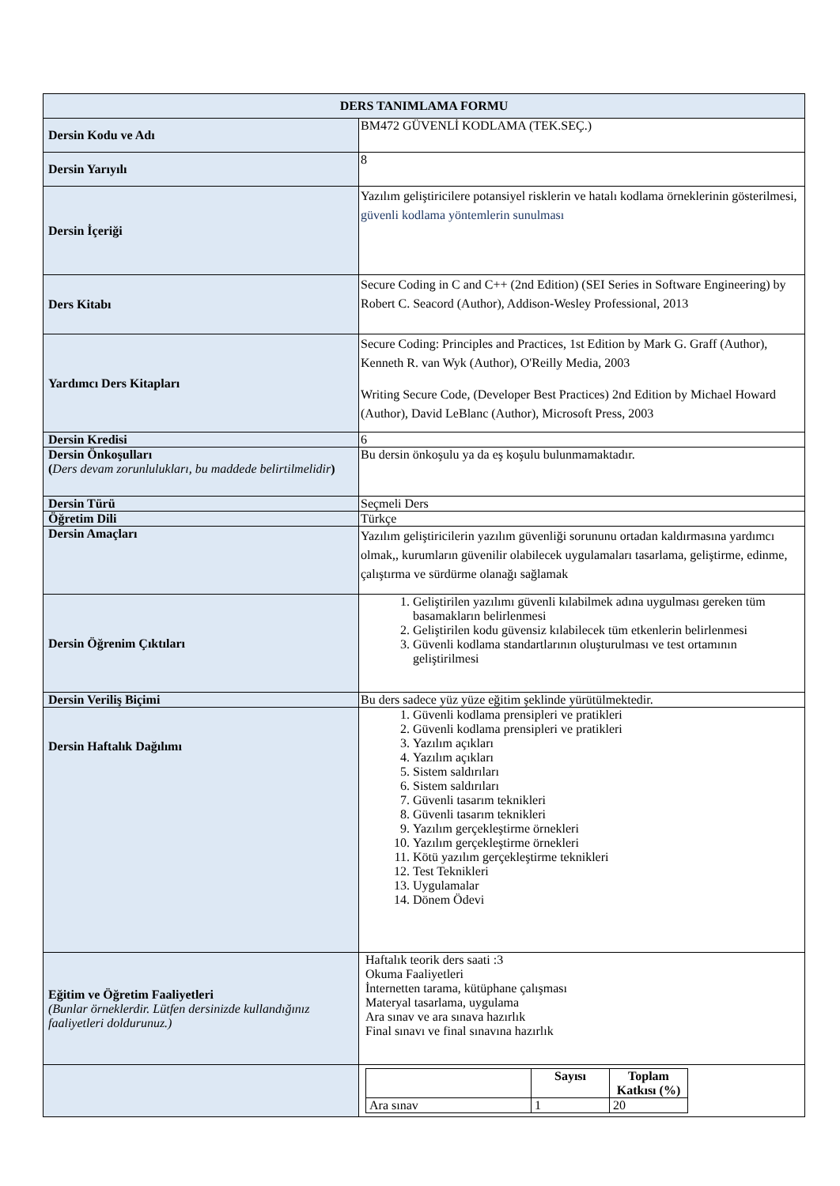| DERS TANIMLAMA FORMU | |
| --- | --- |
| Dersin Kodu ve Adı | BM472 GÜVENLİ KODLAMA (TEK.SEÇ.) |
| Dersin Yarıyılı | 8 |
| Dersin İçeriği | Yazılım geliştiricilere potansiyel risklerin ve hatalı kodlama örneklerinin gösterilmesi, güvenli kodlama yöntemlerin sunulması |
| Ders Kitabı | Secure Coding in C and C++ (2nd Edition) (SEI Series in Software Engineering) by Robert C. Seacord (Author), Addison-Wesley Professional, 2013 |
| Yardımcı Ders Kitapları | Secure Coding: Principles and Practices, 1st Edition by Mark G. Graff (Author), Kenneth R. van Wyk (Author), O'Reilly Media, 2003 Writing Secure Code, (Developer Best Practices) 2nd Edition by Michael Howard (Author), David LeBlanc (Author), Microsoft Press, 2003 |
| Dersin Kredisi | 6 |
| Dersin Önkoşulları ( Ders devam zorunlulukları, bu maddede belirtilmelidir ) | Bu dersin önkoşulu ya da eş koşulu bulunmamaktadır. |
| Dersin Türü | Seçmeli Ders |
| Öğretim Dili | Türkçe |
| Dersin Amaçları | Yazılım geliştiricilerin yazılım güvenliği sorununu ortadan kaldırmasına yardımcı olmak,, kurumların güvenilir olabilecek uygulamaları tasarlama, geliştirme, edinme, çalıştırma ve sürdürme olanağı sağlamak |
| Dersin Öğrenim Çıktıları | 1. Geliştirilen yazılımı güvenli kılabilmek adına uygulması gereken tüm basamakların belirlenmesi 2. Geliştirilen kodu güvensiz kılabilecek tüm etkenlerin belirlenmesi 3. Güvenli kodlama standartlarının oluşturulması ve test ortamının geliştirilmesi |
| Dersin Veriliş Biçimi | Bu ders sadece yüz yüze eğitim şeklinde yürütülmektedir. |
| Dersin Haftalık Dağılımı | 1. Güvenli kodlama prensipleri ve pratikleri 2. Güvenli kodlama prensipleri ve pratikleri 3. Yazılım açıkları 4. Yazılım açıkları 5. Sistem saldırıları 6. Sistem saldırıları 7. Güvenli tasarım teknikleri 8. Güvenli tasarım teknikleri 9. Yazılım gerçekleştirme örnekleri 10. Yazılım gerçekleştirme örnekleri 11. Kötü yazılım gerçekleştirme teknikleri 12. Test Teknikleri 13. Uygulamalar 14. Dönem Ödevi |
| Eğitim ve Öğretim Faaliyetleri (Bunlar örneklerdir. Lütfen dersinizde kullandığınız faaliyetleri doldurunuz.) | Haftalık teorik ders saati :3 Okuma Faaliyetleri İnternetten tarama, kütüphane çalışması Materyal tasarlama, uygulama Ara sınav ve ara sınava hazırlık Final sınavı ve final sınavına hazırlık |
| | / / Sayısı / Toplam Katkısı (%) / / Ara sınav / 1 / 20 / |